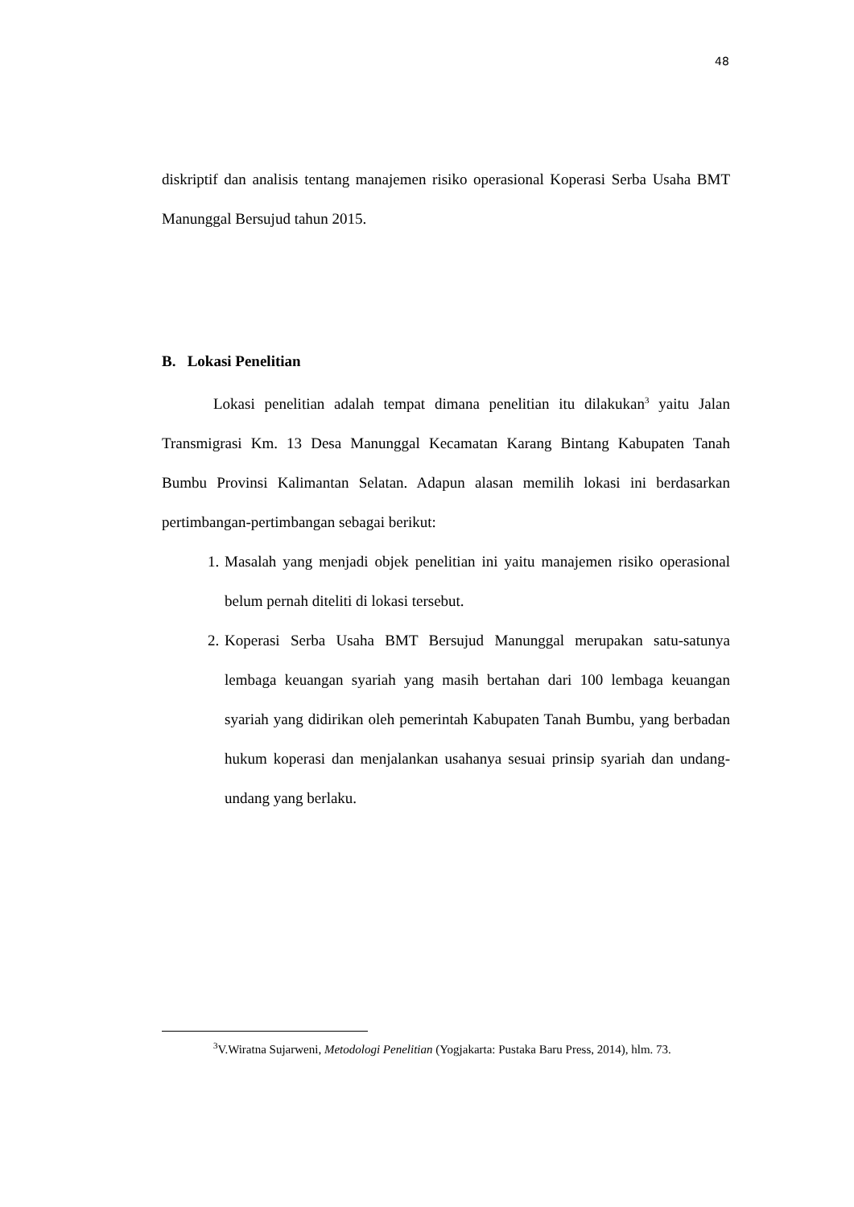48
diskriptif dan analisis tentang manajemen risiko operasional Koperasi Serba Usaha BMT Manunggal Bersujud tahun 2015.
B. Lokasi Penelitian
Lokasi penelitian adalah tempat dimana penelitian itu dilakukan<sup>3</sup> yaitu Jalan Transmigrasi Km. 13 Desa Manunggal Kecamatan Karang Bintang Kabupaten Tanah Bumbu Provinsi Kalimantan Selatan. Adapun alasan memilih lokasi ini berdasarkan pertimbangan-pertimbangan sebagai berikut:
1. Masalah yang menjadi objek penelitian ini yaitu manajemen risiko operasional belum pernah diteliti di lokasi tersebut.
2. Koperasi Serba Usaha BMT Bersujud Manunggal merupakan satu-satunya lembaga keuangan syariah yang masih bertahan dari 100 lembaga keuangan syariah yang didirikan oleh pemerintah Kabupaten Tanah Bumbu, yang berbadan hukum koperasi dan menjalankan usahanya sesuai prinsip syariah dan undang-undang yang berlaku.
<sup>3</sup> V.Wiratna Sujarweni, Metodologi Penelitian (Yogjakarta: Pustaka Baru Press, 2014), hlm. 73.